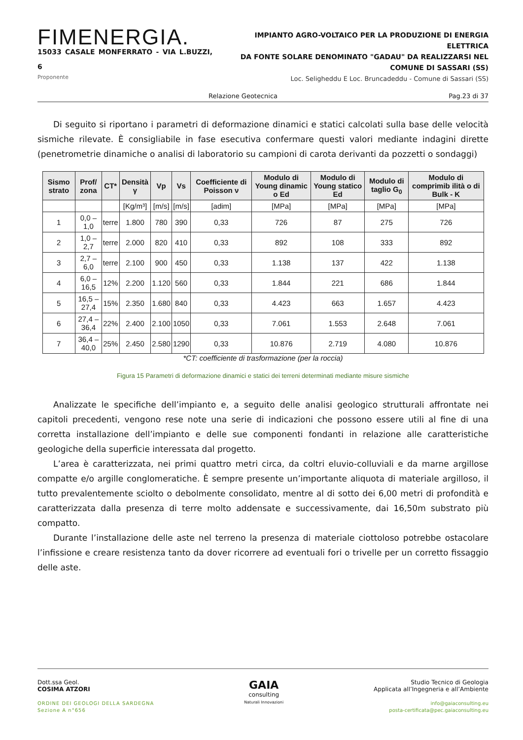FIMENERGIA.
15033 CASALE MONFERRATO - VIA L.BUZZI, 6
Proponente
IMPIANTO AGRO-VOLTAICO PER LA PRODUZIONE DI ENERGIA ELETTRICA
DA FONTE SOLARE DENOMINATO "GADAU" DA REALIZZARSI NEL
COMUNE DI SASSARI (SS)
Loc. Seligheddu E Loc. Bruncadeddu - Comune di Sassari (SS)
Relazione Geotecnica Pag.23 di 37
Di seguito si riportano i parametri di deformazione dinamici e statici calcolati sulla base delle velocità sismiche rilevate. È consigliabile in fase esecutiva confermare questi valori mediante indagini dirette (penetrometrie dinamiche o analisi di laboratorio su campioni di carota derivanti da pozzetti o sondaggi)
| Sismo strato | Prof/ zona | CT* | Densità γ | Vp | Vs | Coefficiente di Poisson ν | Modulo di Young dinamic o Ed | Modulo di Young statico Ed | Modulo di taglio G<sub>0</sub> | Modulo di comprimib ilità o di Bulk - K |
| --- | --- | --- | --- | --- | --- | --- | --- | --- | --- | --- |
| | | | [Kg/m³] | [m/s] | [m/s] | [adim] | [MPa] | [MPa] | [MPa] | [MPa] |
| 1 | 0,0 – 1,0 | terre | 1.800 | 780 | 390 | 0,33 | 726 | 87 | 275 | 726 |
| 2 | 1,0 – 2,7 | terre | 2.000 | 820 | 410 | 0,33 | 892 | 108 | 333 | 892 |
| 3 | 2,7 – 6,0 | terre | 2.100 | 900 | 450 | 0,33 | 1.138 | 137 | 422 | 1.138 |
| 4 | 6,0 – 16,5 | 12% | 2.200 | 1.120 | 560 | 0,33 | 1.844 | 221 | 686 | 1.844 |
| 5 | 16,5 – 27,4 | 15% | 2.350 | 1.680 | 840 | 0,33 | 4.423 | 663 | 1.657 | 4.423 |
| 6 | 27,4 – 36,4 | 22% | 2.400 | 2.100 | 1050 | 0,33 | 7.061 | 1.553 | 2.648 | 7.061 |
| 7 | 36,4 – 40,0 | 25% | 2.450 | 2.580 | 1290 | 0,33 | 10.876 | 2.719 | 4.080 | 10.876 |
*CT: coefficiente di trasformazione (per la roccia)
Figura 15 Parametri di deformazione dinamici e statici dei terreni determinati mediante misure sismiche
Analizzate le specifiche dell’impianto e, a seguito delle analisi geologico strutturali affrontate nei capitoli precedenti, vengono rese note una serie di indicazioni che possono essere utili al fine di una corretta installazione dell’impianto e delle sue componenti fondanti in relazione alle caratteristiche geologiche della superficie interessata dal progetto.
L’area è caratterizzata, nei primi quattro metri circa, da coltri eluvio-colluviali e da marne argillose compatte e/o argille conglomeratiche. È sempre presente un’importante aliquota di materiale argilloso, il tutto prevalentemente sciolto o debolmente consolidato, mentre al di sotto dei 6,00 metri di profondità e caratterizzata dalla presenza di terre molto addensate e successivamente, dai 16,50m substrato più compatto.
Durante l’installazione delle aste nel terreno la presenza di materiale ciottoloso potrebbe ostacolare l’infissione e creare resistenza tanto da dover ricorrere ad eventuali fori o trivelle per un corretto fissaggio delle aste.
Dott.ssa Geol.
COSIMA ATZORI
ORDINE DEI GEOLOGI DELLA SARDEGNA
Sezione A n°656
GAIA
consulting
Naturali Innovazioni
Studio Tecnico di Geologia
Applicata all’Ingegneria e all’Ambiente
info@gaiaconsulting.eu
posta-certificata@pec.gaiaconsulting.eu